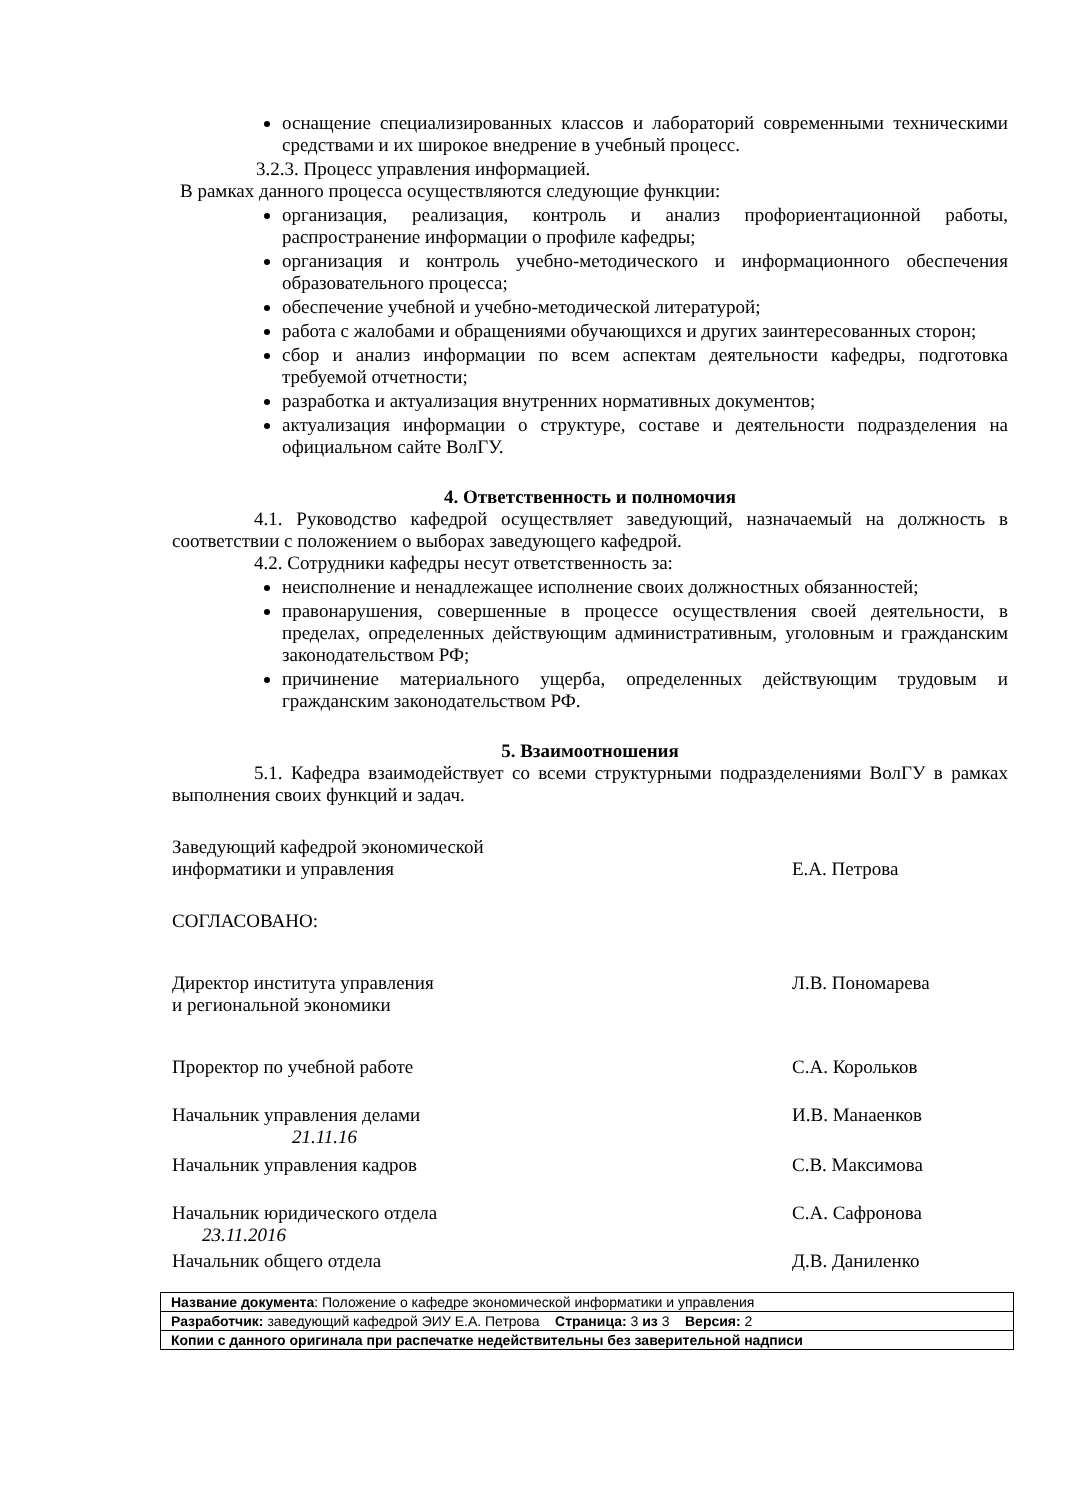оснащение специализированных классов и лабораторий современными техническими средствами и их широкое внедрение в учебный процесс.
3.2.3. Процесс управления информацией.
В рамках данного процесса осуществляются следующие функции:
организация, реализация, контроль и анализ профориентационной работы, распространение информации о профиле кафедры;
организация и контроль учебно-методического и информационного обеспечения образовательного процесса;
обеспечение учебной и учебно-методической литературой;
работа с жалобами и обращениями обучающихся и других заинтересованных сторон;
сбор и анализ информации по всем аспектам деятельности кафедры, подготовка требуемой отчетности;
разработка и актуализация внутренних нормативных документов;
актуализация информации о структуре, составе и деятельности подразделения на официальном сайте ВолГУ.
4. Ответственность и полномочия
4.1. Руководство кафедрой осуществляет заведующий, назначаемый на должность в соответствии с положением о выборах заведующего кафедрой.
4.2. Сотрудники кафедры несут ответственность за:
неисполнение и ненадлежащее исполнение своих должностных обязанностей;
правонарушения, совершенные в процессе осуществления своей деятельности, в пределах, определенных действующим административным, уголовным и гражданским законодательством РФ;
причинение материального ущерба, определенных действующим трудовым и гражданским законодательством РФ.
5. Взаимоотношения
5.1. Кафедра взаимодействует со всеми структурными подразделениями ВолГУ в рамках выполнения своих функций и задач.
Заведующий кафедрой экономической
информатики и управления
Е.А. Петрова
СОГЛАСОВАНО:
Директор института управления
и региональной экономики
Л.В. Пономарева
Проректор по учебной работе С.А. Корольков
Начальник управления делами
21.11.16
И.В. Манаенков
Начальник управления кадров С.В. Максимова
Начальник юридического отдела
23.11.2016
С.А. Сафронова
Начальник общего отдела Д.В. Даниленко
| Название документа : Положение о кафедре экономической информатики и управления |
| Разработчик: заведующий кафедрой ЭИУ Е.А. Петрова Страница: 3 из 3 Версия: 2 |
| Копии с данного оригинала при распечатке недействительны без заверительной надписи |